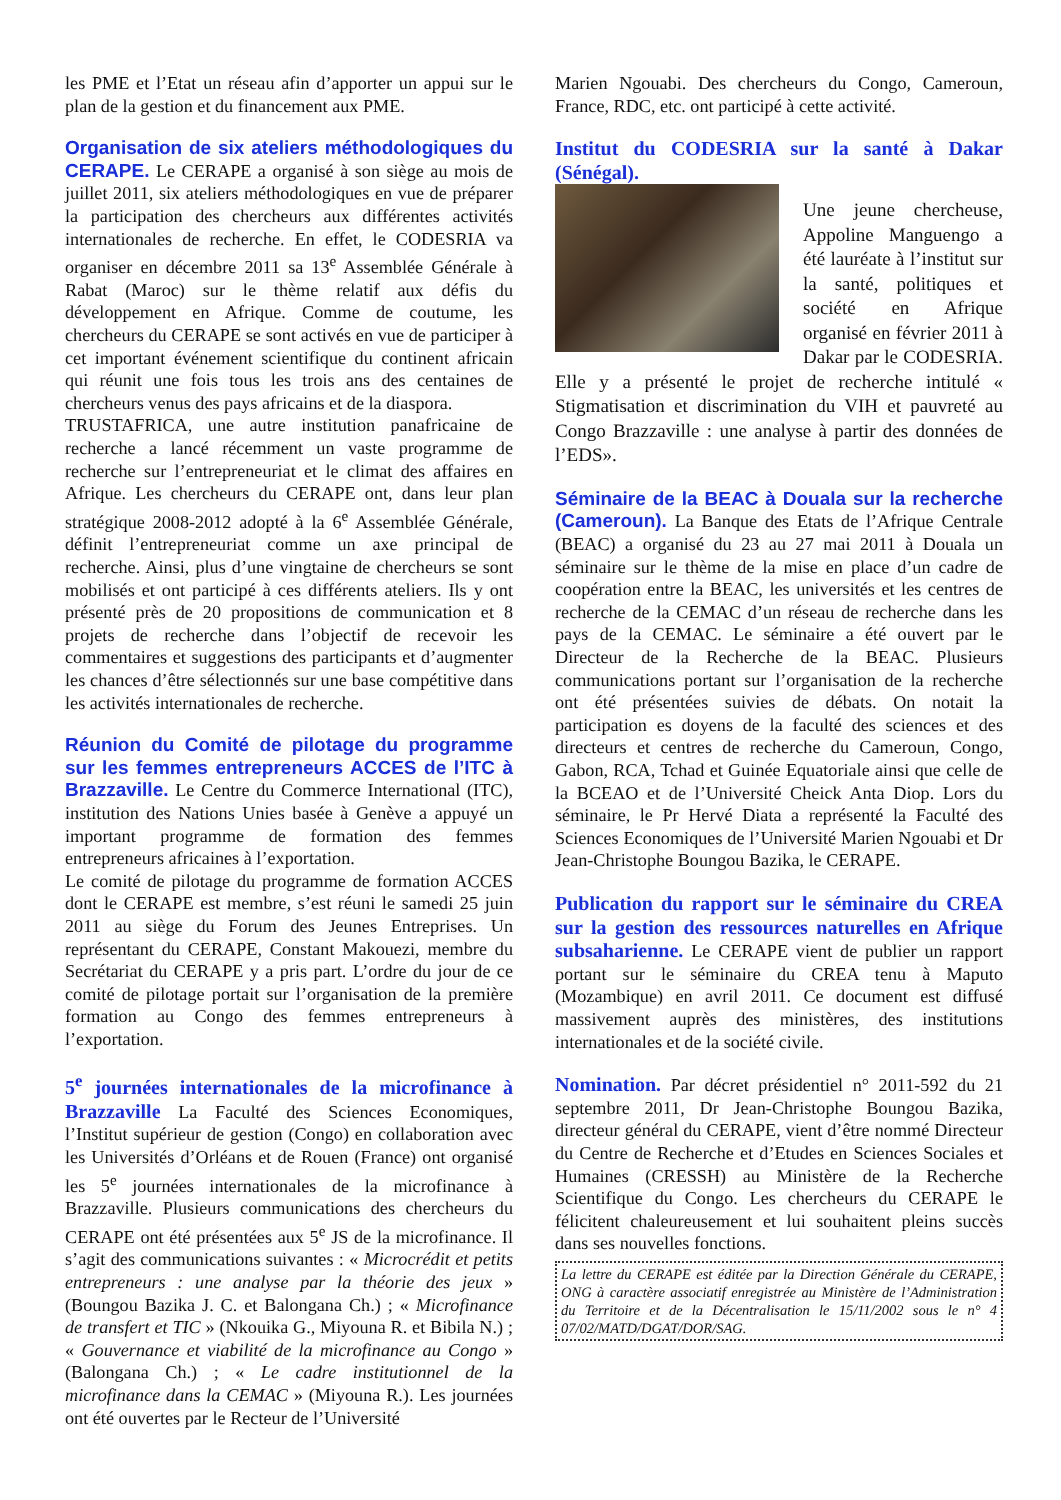les PME et l’Etat un réseau afin d’apporter un appui sur le plan de la gestion et du financement aux PME.
Organisation de six ateliers méthodologiques du CERAPE. Le CERAPE a organisé à son siège au mois de juillet 2011, six ateliers méthodologiques en vue de préparer la participation des chercheurs aux différentes activités internationales de recherche. En effet, le CODESRIA va organiser en décembre 2011 sa 13<sup>e</sup> Assemblée Générale à Rabat (Maroc) sur le thème relatif aux défis du développement en Afrique. Comme de coutume, les chercheurs du CERAPE se sont activés en vue de participer à cet important événement scientifique du continent africain qui réunit une fois tous les trois ans des centaines de chercheurs venus des pays africains et de la diaspora.
TRUSTAFRICA, une autre institution panafricaine de recherche a lancé récemment un vaste programme de recherche sur l’entrepreneuriat et le climat des affaires en Afrique. Les chercheurs du CERAPE ont, dans leur plan stratégique 2008-2012 adopté à la 6<sup>e</sup> Assemblée Générale, définit l’entrepreneuriat comme un axe principal de recherche. Ainsi, plus d’une vingtaine de chercheurs se sont mobilisés et ont participé à ces différents ateliers. Ils y ont présenté près de 20 propositions de communication et 8 projets de recherche dans l’objectif de recevoir les commentaires et suggestions des participants et d’augmenter les chances d’être sélectionnés sur une base compétitive dans les activités internationales de recherche.
Réunion du Comité de pilotage du programme sur les femmes entrepreneurs ACCES de l’ITC à Brazzaville. Le Centre du Commerce International (ITC), institution des Nations Unies basée à Genève a appuyé un important programme de formation des femmes entrepreneurs africaines à l’exportation.
Le comité de pilotage du programme de formation ACCES dont le CERAPE est membre, s’est réuni le samedi 25 juin 2011 au siège du Forum des Jeunes Entreprises. Un représentant du CERAPE, Constant Makouezi, membre du Secrétariat du CERAPE y a pris part. L’ordre du jour de ce comité de pilotage portait sur l’organisation de la première formation au Congo des femmes entrepreneurs à l’exportation.
5<sup>e</sup> journées internationales de la microfinance à Brazzaville La Faculté des Sciences Economiques, l’Institut supérieur de gestion (Congo) en collaboration avec les Universités d’Orléans et de Rouen (France) ont organisé les 5<sup>e</sup> journées internationales de la microfinance à Brazzaville. Plusieurs communications des chercheurs du CERAPE ont été présentées aux 5<sup>e</sup> JS de la microfinance. Il s’agit des communications suivantes : « Microcrédit et petits entrepreneurs : une analyse par la théorie des jeux » (Boungou Bazika J. C. et Balongana Ch.) ; « Microfinance de transfert et TIC » (Nkouika G., Miyouna R. et Bibila N.) ; « Gouvernance et viabilité de la microfinance au Congo » (Balongana Ch.) ; « Le cadre institutionnel de la microfinance dans la CEMAC » (Miyouna R.). Les journées ont été ouvertes par le Recteur de l’Université
Marien Ngouabi. Des chercheurs du Congo, Cameroun, France, RDC, etc. ont participé à cette activité.
Institut du CODESRIA sur la santé à Dakar (Sénégal).
Une jeune chercheuse, Appoline Manguengo a été lauréate à l’institut sur la santé, politiques et société en Afrique organisé en février 2011 à Dakar par le CODESRIA. Elle y a présenté le projet de recherche intitulé « Stigmatisation et discrimination du VIH et pauvreté au Congo Brazzaville : une analyse à partir des données de l’EDS».
Séminaire de la BEAC à Douala sur la recherche (Cameroun). La Banque des Etats de l’Afrique Centrale (BEAC) a organisé du 23 au 27 mai 2011 à Douala un séminaire sur le thème de la mise en place d’un cadre de coopération entre la BEAC, les universités et les centres de recherche de la CEMAC d’un réseau de recherche dans les pays de la CEMAC. Le séminaire a été ouvert par le Directeur de la Recherche de la BEAC. Plusieurs communications portant sur l’organisation de la recherche ont été présentées suivies de débats. On notait la participation es doyens de la faculté des sciences et des directeurs et centres de recherche du Cameroun, Congo, Gabon, RCA, Tchad et Guinée Equatoriale ainsi que celle de la BCEAO et de l’Université Cheick Anta Diop. Lors du séminaire, le Pr Hervé Diata a représenté la Faculté des Sciences Economiques de l’Université Marien Ngouabi et Dr Jean-Christophe Boungou Bazika, le CERAPE.
Publication du rapport sur le séminaire du CREA sur la gestion des ressources naturelles en Afrique subsaharienne. Le CERAPE vient de publier un rapport portant sur le séminaire du CREA tenu à Maputo (Mozambique) en avril 2011. Ce document est diffusé massivement auprès des ministères, des institutions internationales et de la société civile.
Nomination. Par décret présidentiel n° 2011-592 du 21 septembre 2011, Dr Jean-Christophe Boungou Bazika, directeur général du CERAPE, vient d’être nommé Directeur du Centre de Recherche et d’Etudes en Sciences Sociales et Humaines (CRESSH) au Ministère de la Recherche Scientifique du Congo. Les chercheurs du CERAPE le félicitent chaleureusement et lui souhaitent pleins succès dans ses nouvelles fonctions.
La lettre du CERAPE est éditée par la Direction Générale du CERAPE, ONG à caractère associatif enregistrée au Ministère de l’Administration du Territoire et de la Décentralisation le 15/11/2002 sous le n° 4 07/02/MATD/DGAT/DOR/SAG.